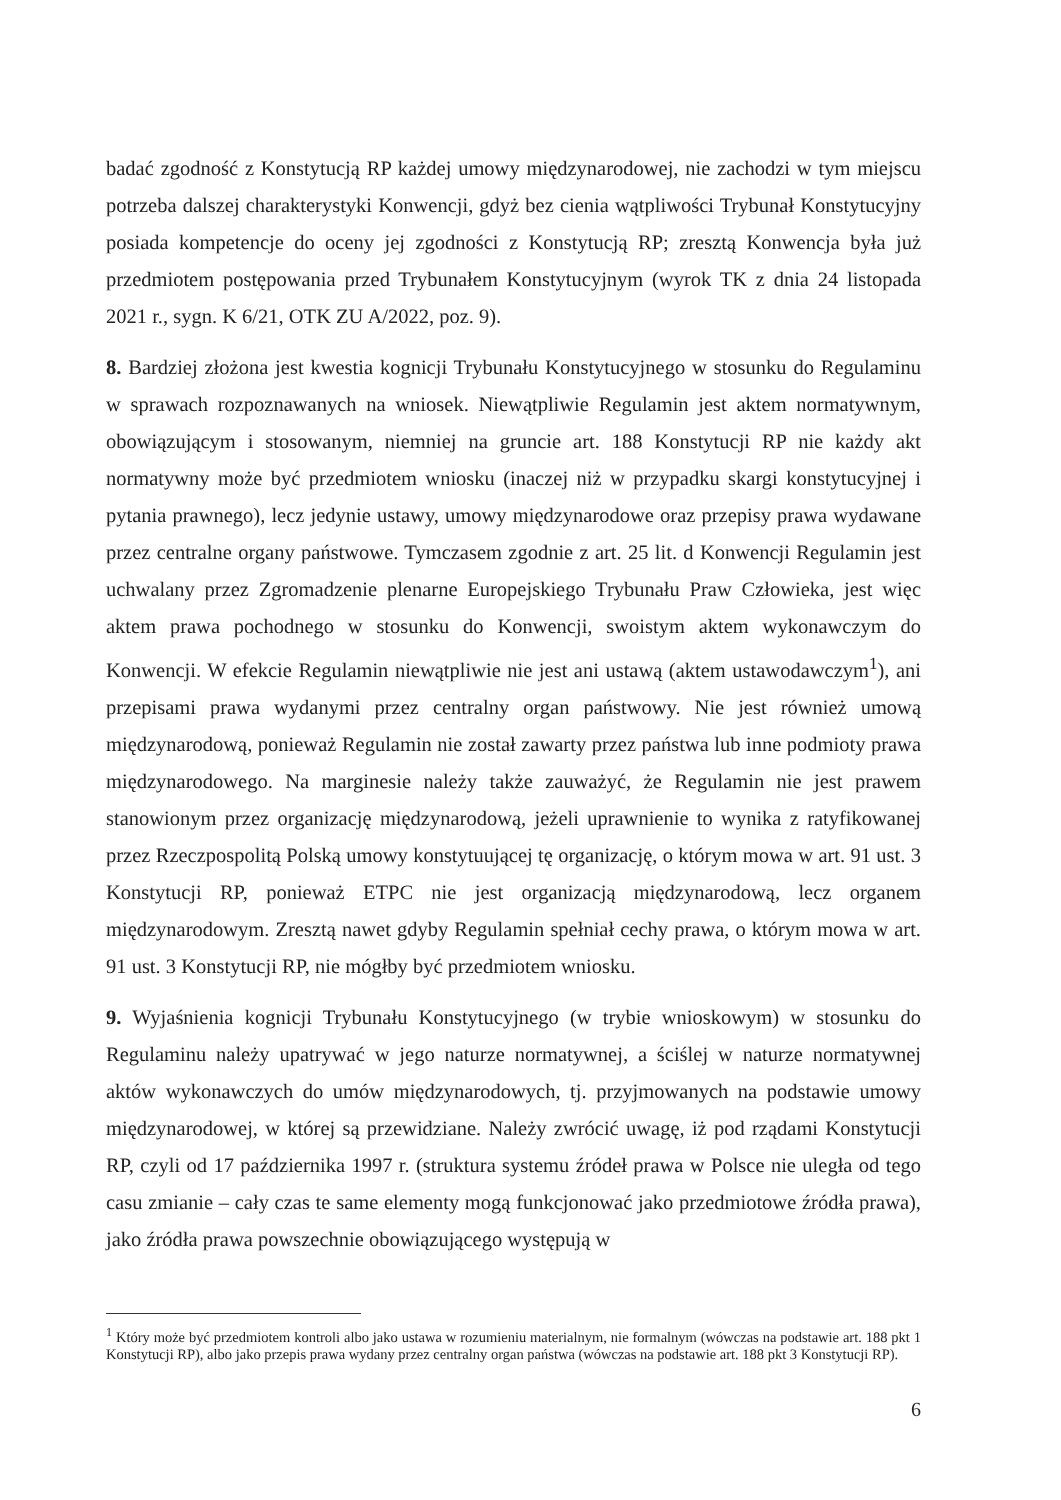badać zgodność z Konstytucją RP każdej umowy międzynarodowej, nie zachodzi w tym miejscu potrzeba dalszej charakterystyki Konwencji, gdyż bez cienia wątpliwości Trybunał Konstytucyjny posiada kompetencje do oceny jej zgodności z Konstytucją RP; zresztą Konwencja była już przedmiotem postępowania przed Trybunałem Konstytucyjnym (wyrok TK z dnia 24 listopada 2021 r., sygn. K 6/21, OTK ZU A/2022, poz. 9).
8. Bardziej złożona jest kwestia kognicji Trybunału Konstytucyjnego w stosunku do Regulaminu w sprawach rozpoznawanych na wniosek. Niewątpliwie Regulamin jest aktem normatywnym, obowiązującym i stosowanym, niemniej na gruncie art. 188 Konstytucji RP nie każdy akt normatywny może być przedmiotem wniosku (inaczej niż w przypadku skargi konstytucyjnej i pytania prawnego), lecz jedynie ustawy, umowy międzynarodowe oraz przepisy prawa wydawane przez centralne organy państwowe. Tymczasem zgodnie z art. 25 lit. d Konwencji Regulamin jest uchwalany przez Zgromadzenie plenarne Europejskiego Trybunału Praw Człowieka, jest więc aktem prawa pochodnego w stosunku do Konwencji, swoistym aktem wykonawczym do Konwencji. W efekcie Regulamin niewątpliwie nie jest ani ustawą (aktem ustawodawczym<sup>1</sup>), ani przepisami prawa wydanymi przez centralny organ państwowy. Nie jest również umową międzynarodową, ponieważ Regulamin nie został zawarty przez państwa lub inne podmioty prawa międzynarodowego. Na marginesie należy także zauważyć, że Regulamin nie jest prawem stanowionym przez organizację międzynarodową, jeżeli uprawnienie to wynika z ratyfikowanej przez Rzeczpospolitą Polską umowy konstytuującej tę organizację, o którym mowa w art. 91 ust. 3 Konstytucji RP, ponieważ ETPC nie jest organizacją międzynarodową, lecz organem międzynarodowym. Zresztą nawet gdyby Regulamin spełniał cechy prawa, o którym mowa w art. 91 ust. 3 Konstytucji RP, nie mógłby być przedmiotem wniosku.
9. Wyjaśnienia kognicji Trybunału Konstytucyjnego (w trybie wnioskowym) w stosunku do Regulaminu należy upatrywać w jego naturze normatywnej, a ściślej w naturze normatywnej aktów wykonawczych do umów międzynarodowych, tj. przyjmowanych na podstawie umowy międzynarodowej, w której są przewidziane. Należy zwrócić uwagę, iż pod rządami Konstytucji RP, czyli od 17 października 1997 r. (struktura systemu źródeł prawa w Polsce nie uległa od tego casu zmianie – cały czas te same elementy mogą funkcjonować jako przedmiotowe źródła prawa), jako źródła prawa powszechnie obowiązującego występują w
<sup>1</sup> Który może być przedmiotem kontroli albo jako ustawa w rozumieniu materialnym, nie formalnym (wówczas na podstawie art. 188 pkt 1 Konstytucji RP), albo jako przepis prawa wydany przez centralny organ państwa (wówczas na podstawie art. 188 pkt 3 Konstytucji RP).
6